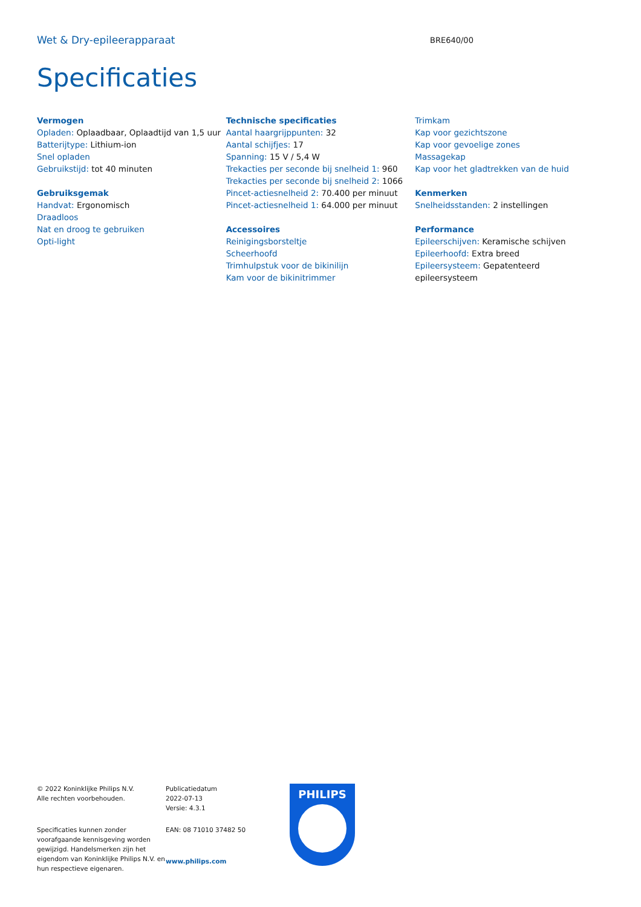Wet & Dry-epileerapparaat
BRE640/00
Specificaties
Vermogen
Opladen: Oplaadbaar, Oplaadtijd van 1,5 uur
Batterijtype: Lithium-ion
Snel opladen
Gebruikstijd: tot 40 minuten
Gebruiksgemak
Handvat: Ergonomisch
Draadloos
Nat en droog te gebruiken
Opti-light
Technische specificaties
Aantal haargrijppunten: 32
Aantal schijfjes: 17
Spanning: 15 V / 5,4 W
Trekacties per seconde bij snelheid 1: 960
Trekacties per seconde bij snelheid 2: 1066
Pincet-actiesnelheid 2: 70.400 per minuut
Pincet-actiesnelheid 1: 64.000 per minuut
Accessoires
Reinigingsborsteltje
Scheerhoofd
Trimhulpstuk voor de bikinilijn
Kam voor de bikinitrimmer
Trimkam
Kap voor gezichtszone
Kap voor gevoelige zones
Massagekap
Kap voor het gladtrekken van de huid
Kenmerken
Snelheidsstanden: 2 instellingen
Performance
Epileerschijven: Keramische schijven
Epileerhoofd: Extra breed
Epileersysteem: Gepatenteerd epileersysteem
© 2022 Koninklijke Philips N.V.
Alle rechten voorbehouden.
Specificaties kunnen zonder voorafgaande kennisgeving worden gewijzigd. Handelsmerken zijn het eigendom van Koninklijke Philips N.V. en hun respectieve eigenaren.
Publicatiedatum
2022-07-13
Versie: 4.3.1
EAN: 08 71010 37482 50
www.philips.com
PHILIPS